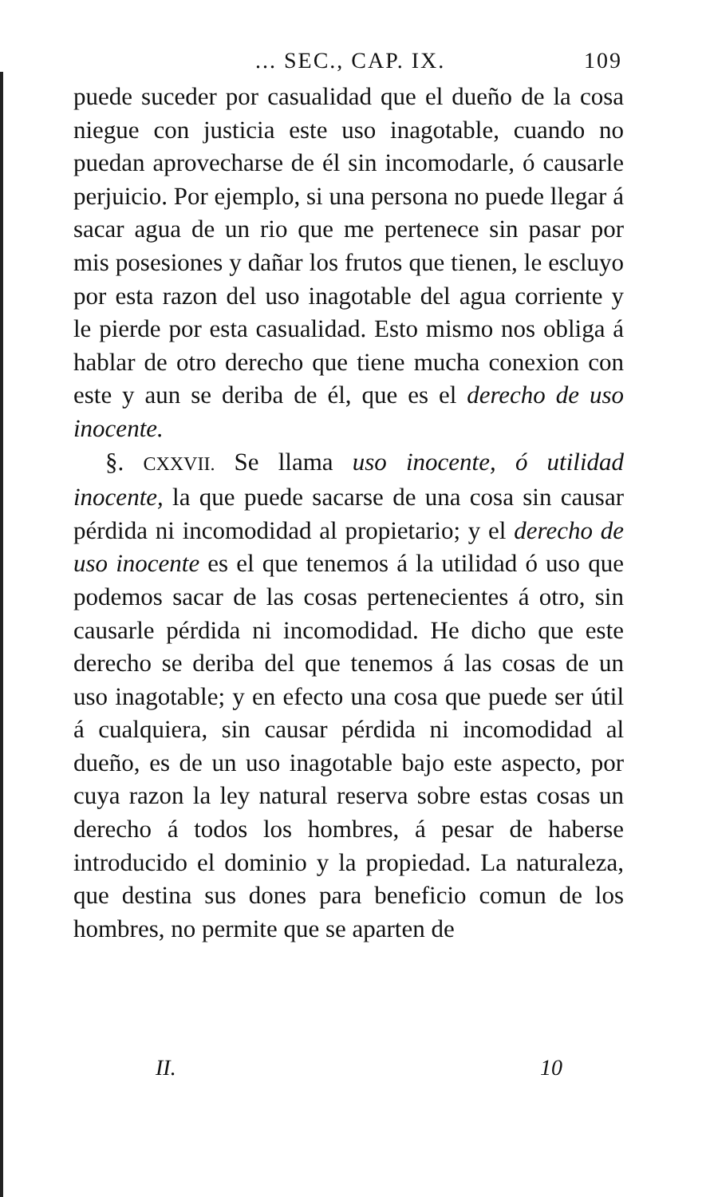... SEC., CAP. IX. 109
puede suceder por casualidad que el dueño de la cosa niegue con justicia este uso inagotable, cuando no puedan aprovecharse de él sin incomodarle, ó causarle perjuicio. Por ejemplo, si una persona no puede llegar á sacar agua de un rio que me pertenece sin pasar por mis posesiones y dañar los frutos que tienen, le escluyo por esta razon del uso inagotable del agua corriente y le pierde por esta casualidad. Esto mismo nos obliga á hablar de otro derecho que tiene mucha conexion con este y aun se deriba de él, que es el derecho de uso inocente.
§. CXXVII. Se llama uso inocente, ó utilidad inocente, la que puede sacarse de una cosa sin causar pérdida ni incomodidad al propietario; y el derecho de uso inocente es el que tenemos á la utilidad ó uso que podemos sacar de las cosas pertenecientes á otro, sin causarle pérdida ni incomodidad. He dicho que este derecho se deriba del que tenemos á las cosas de un uso inagotable; y en efecto una cosa que puede ser útil á cualquiera, sin causar pérdida ni incomodidad al dueño, es de un uso inagotable bajo este aspecto, por cuya razon la ley natural reserva sobre estas cosas un derecho á todos los hombres, á pesar de haberse introducido el dominio y la propiedad. La naturaleza, que destina sus dones para beneficio comun de los hombres, no permite que se aparten de
II. 10